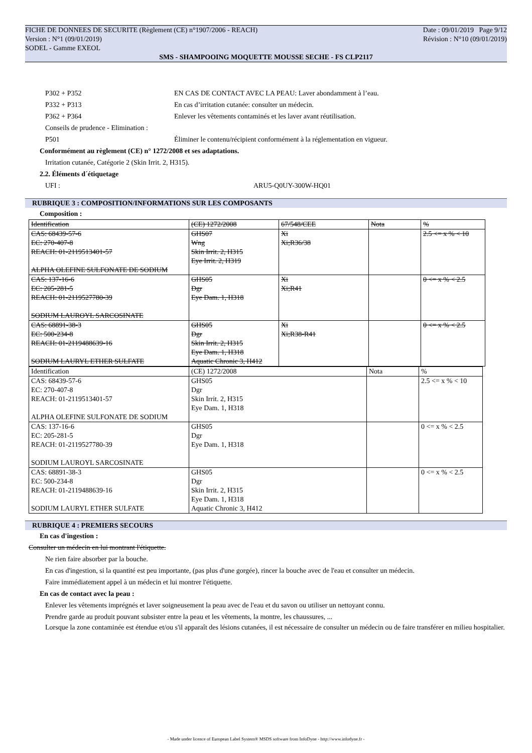FICHE DE DONNEES DE SECURITE (Règlement (CE) n°1907/2006 - REACH) Date : 09/01/2019 Page 9/12
Version : N°1 (09/01/2019) Révision : N°10 (09/01/2019)
SODEL - Gamme EXEOL
SMS - SHAMPOOING MOQUETTE MOUSSE SECHE - FS CLP2117
P302 + P352 EN CAS DE CONTACT AVEC LA PEAU: Laver abondamment à l’eau.
P332 + P313 En cas d’irritation cutanée: consulter un médecin.
P362 + P364 Enlever les vêtements contaminés et les laver avant réutilisation.
Conseils de prudence - Elimination :
P501 Éliminer le contenu/récipient conformément à la réglementation en vigueur.
Conformément au règlement (CE) n° 1272/2008 et ses adaptations.
Irritation cutanée, Catégorie 2 (Skin Irrit. 2, H315).
2.2. Éléments d´étiquetage
UFI : ARU5-Q0UY-300W-HQ01
RUBRIQUE 3 : COMPOSITION/INFORMATIONS SUR LES COMPOSANTS
Composition :
| Identification | (CE) 1272/2008 | 67/548/CEE | Nota | % |
| CAS: 68439-57-6 EC: 270-407-8 REACH: 01-2119513401-57 ALPHA OLEFINE SULFONATE DE SODIUM | GHS07 Wng Skin Irrit. 2, H315 Eye Irrit. 2, H319 | Xi Xi;R36/38 | | 2.5 <= x % < 10 |
| CAS: 137-16-6 EC: 205-281-5 REACH: 01-2119527780-39 SODIUM LAUROYL SARCOSINATE | GHS05 Dgr Eye Dam. 1, H318 | Xi Xi;R41 | | 0 <= x % < 2.5 |
| CAS: 68891-38-3 EC: 500-234-8 REACH: 01-2119488639-16 SODIUM LAURYL ETHER SULFATE | GHS05 Dgr Skin Irrit. 2, H315 Eye Dam. 1, H318 Aquatic Chronic 3, H412 | Xi Xi;R38-R41 | | 0 <= x % < 2.5 |
| Identification | (CE) 1272/2008 | Nota | % |
| CAS: 68439-57-6 EC: 270-407-8 REACH: 01-2119513401-57 ALPHA OLEFINE SULFONATE DE SODIUM | GHS05 Dgr Skin Irrit. 2, H315 Eye Dam. 1, H318 | | 2.5 <= x % < 10 |
| CAS: 137-16-6 EC: 205-281-5 REACH: 01-2119527780-39 SODIUM LAUROYL SARCOSINATE | GHS05 Dgr Eye Dam. 1, H318 | | 0 <= x % < 2.5 |
| CAS: 68891-38-3 EC: 500-234-8 REACH: 01-2119488639-16 SODIUM LAURYL ETHER SULFATE | GHS05 Dgr Skin Irrit. 2, H315 Eye Dam. 1, H318 Aquatic Chronic 3, H412 | | 0 <= x % < 2.5 |
RUBRIQUE 4 : PREMIERS SECOURS
En cas d'ingestion :
Consulter un médecin en lui montrant l'étiquette.
Ne rien faire absorber par la bouche.
En cas d'ingestion, si la quantité est peu importante, (pas plus d'une gorgée), rincer la bouche avec de l'eau et consulter un médecin.
Faire immédiatement appel à un médecin et lui montrer l'étiquette.
En cas de contact avec la peau :
Enlever les vêtements imprégnés et laver soigneusement la peau avec de l'eau et du savon ou utiliser un nettoyant connu.
Prendre garde au produit pouvant subsister entre la peau et les vêtements, la montre, les chaussures, ...
Lorsque la zone contaminée est étendue et/ou s'il apparaît des lésions cutanées, il est nécessaire de consulter un médecin ou de faire transférer en milieu hospitalier.
- Made under licence of European Label System® MSDS software from InfoDyne - http://www.infodyne.fr -